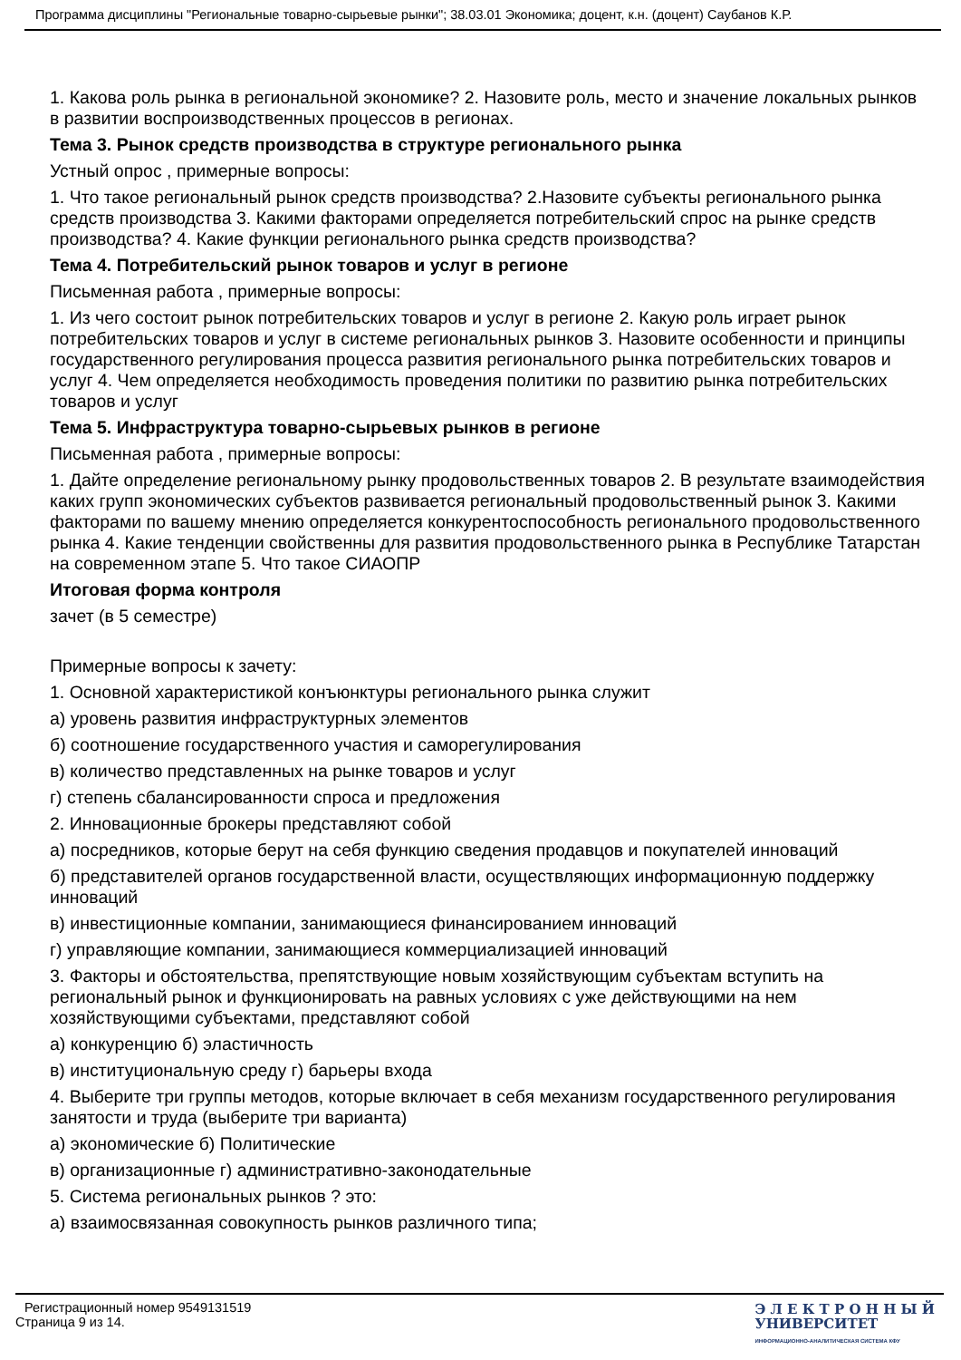Программа дисциплины "Региональные товарно-сырьевые рынки"; 38.03.01 Экономика; доцент, к.н. (доцент) Саубанов К.Р.
1. Какова роль рынка в региональной экономике? 2. Назовите роль, место и значение локальных рынков в развитии воспроизводственных процессов в регионах.
Тема 3. Рынок средств производства в структуре регионального рынка
Устный опрос , примерные вопросы:
1. Что такое региональный рынок средств производства? 2.Назовите субъекты регионального рынка средств производства 3. Какими факторами определяется потребительский спрос на рынке средств производства? 4. Какие функции регионального рынка средств производства?
Тема 4. Потребительский рынок товаров и услуг в регионе
Письменная работа , примерные вопросы:
1. Из чего состоит рынок потребительских товаров и услуг в регионе 2. Какую роль играет рынок потребительских товаров и услуг в системе региональных рынков 3. Назовите особенности и принципы государственного регулирования процесса развития регионального рынка потребительских товаров и услуг 4. Чем определяется необходимость проведения политики по развитию рынка потребительских товаров и услуг
Тема 5. Инфраструктура товарно-сырьевых рынков в регионе
Письменная работа , примерные вопросы:
1. Дайте определение региональному рынку продовольственных товаров 2. В результате взаимодействия каких групп экономических субъектов развивается региональный продовольственный рынок 3. Какими факторами по вашему мнению определяется конкурентоспособность регионального продовольственного рынка 4. Какие тенденции свойственны для развития продовольственного рынка в Республике Татарстан на современном этапе 5. Что такое СИАОПР
Итоговая форма контроля
зачет (в 5 семестре)
Примерные вопросы к зачету:
1. Основной характеристикой конъюнктуры регионального рынка служит
а) уровень развития инфраструктурных элементов
б) соотношение государственного участия и саморегулирования
в) количество представленных на рынке товаров и услуг
г) степень сбалансированности спроса и предложения
2. Инновационные брокеры представляют собой
а) посредников, которые берут на себя функцию сведения продавцов и покупателей инноваций
б) представителей органов государственной власти, осуществляющих информационную поддержку инноваций
в) инвестиционные компании, занимающиеся финансированием инноваций
г) управляющие компании, занимающиеся коммерциализацией инноваций
3. Факторы и обстоятельства, препятствующие новым хозяйствующим субъектам вступить на региональный рынок и функционировать на равных условиях с уже действующими на нем хозяйствующими субъектами, представляют собой
а) конкуренцию б) эластичность
в) институциональную среду г) барьеры входа
4. Выберите три группы методов, которые включает в себя механизм государственного регулирования занятости и труда (выберите три варианта)
а) экономические б) Политические
в) организационные г) административно-законодательные
5. Система региональных рынков ? это:
а) взаимосвязанная совокупность рынков различного типа;
Регистрационный номер 9549131519
Страница 9 из 14.
Э Л Е К Т Р О Н Н Ы Й
УНИВЕРСИТЕТ
ИНФОРМАЦИОННО-АНАЛИТИЧЕСКАЯ СИСТЕМА КФУ